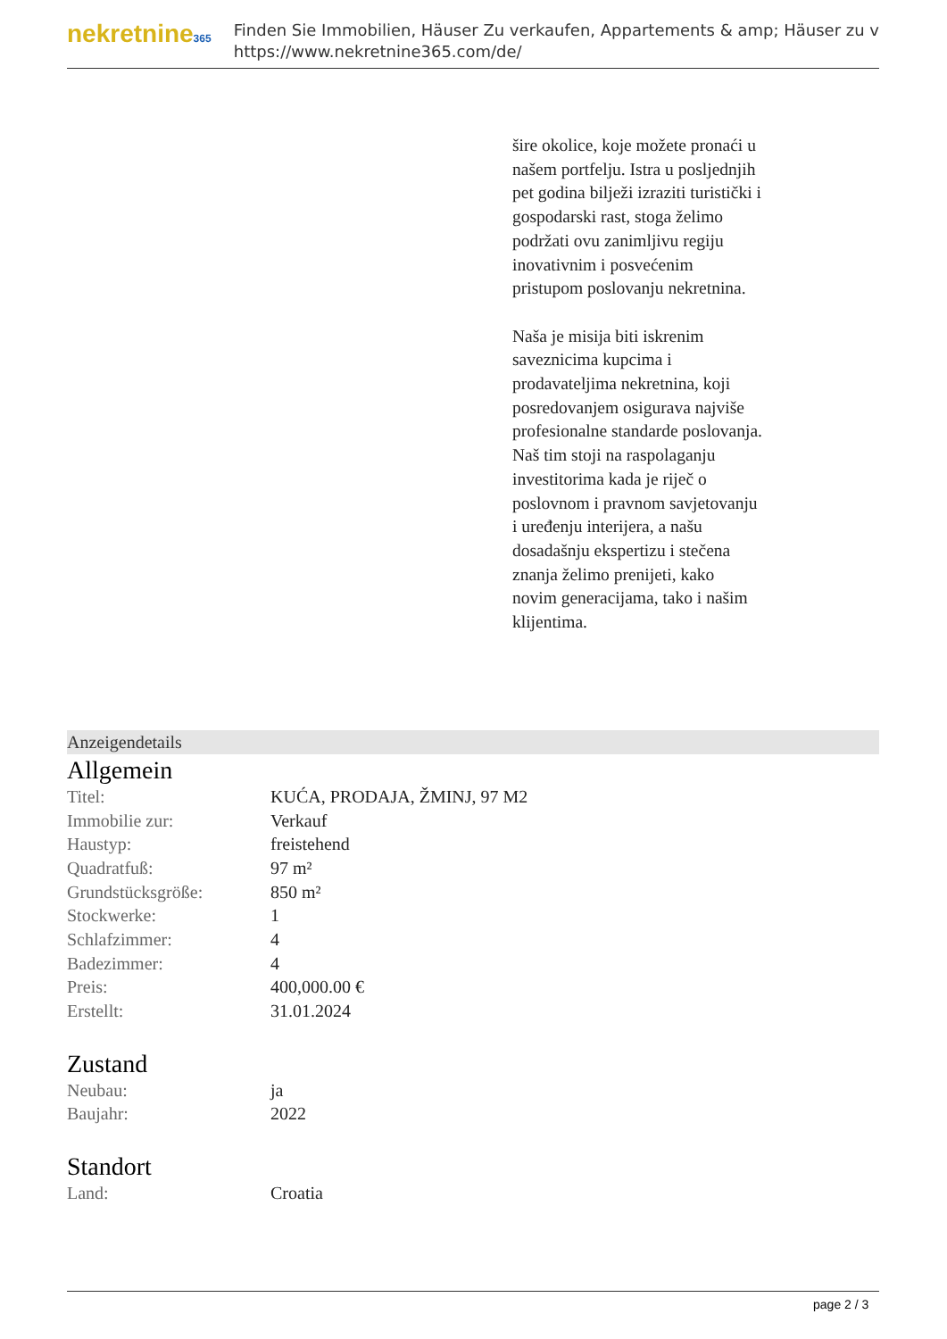nekretnine365
Finden Sie Immobilien, Häuser Zu verkaufen, Appartements & amp; Häuser zu v
https://www.nekretnine365.com/de/
šire okolice, koje možete pronaći u našem portfelju. Istra u posljednjih pet godina bilježi izraziti turistički i gospodarski rast, stoga želimo podržati ovu zanimljivu regiju inovativnim i posvećenim pristupom poslovanju nekretnina.
Naša je misija biti iskrenim saveznicima kupcima i prodavateljima nekretnina, koji posredovanjem osigurava najviše profesionalne standarde poslovanja.
Naš tim stoji na raspolaganju investitorima kada je riječ o poslovnom i pravnom savjetovanju i uređenju interijera, a našu dosadašnju ekspertizu i stečena znanja želimo prenijeti, kako novim generacijama, tako i našim klijentima.
Anzeigendetails
Allgemein
| Titel: | KUĆA, PRODAJA, ŽMINJ, 97 M2 |
| Immobilie zur: | Verkauf |
| Haustyp: | freistehend |
| Quadratfuß: | 97 m² |
| Grundstücksgröße: | 850 m² |
| Stockwerke: | 1 |
| Schlafzimmer: | 4 |
| Badezimmer: | 4 |
| Preis: | 400,000.00 € |
| Erstellt: | 31.01.2024 |
Zustand
| Neubau: | ja |
| Baujahr: | 2022 |
Standort
| Land: | Croatia |
page 2 / 3